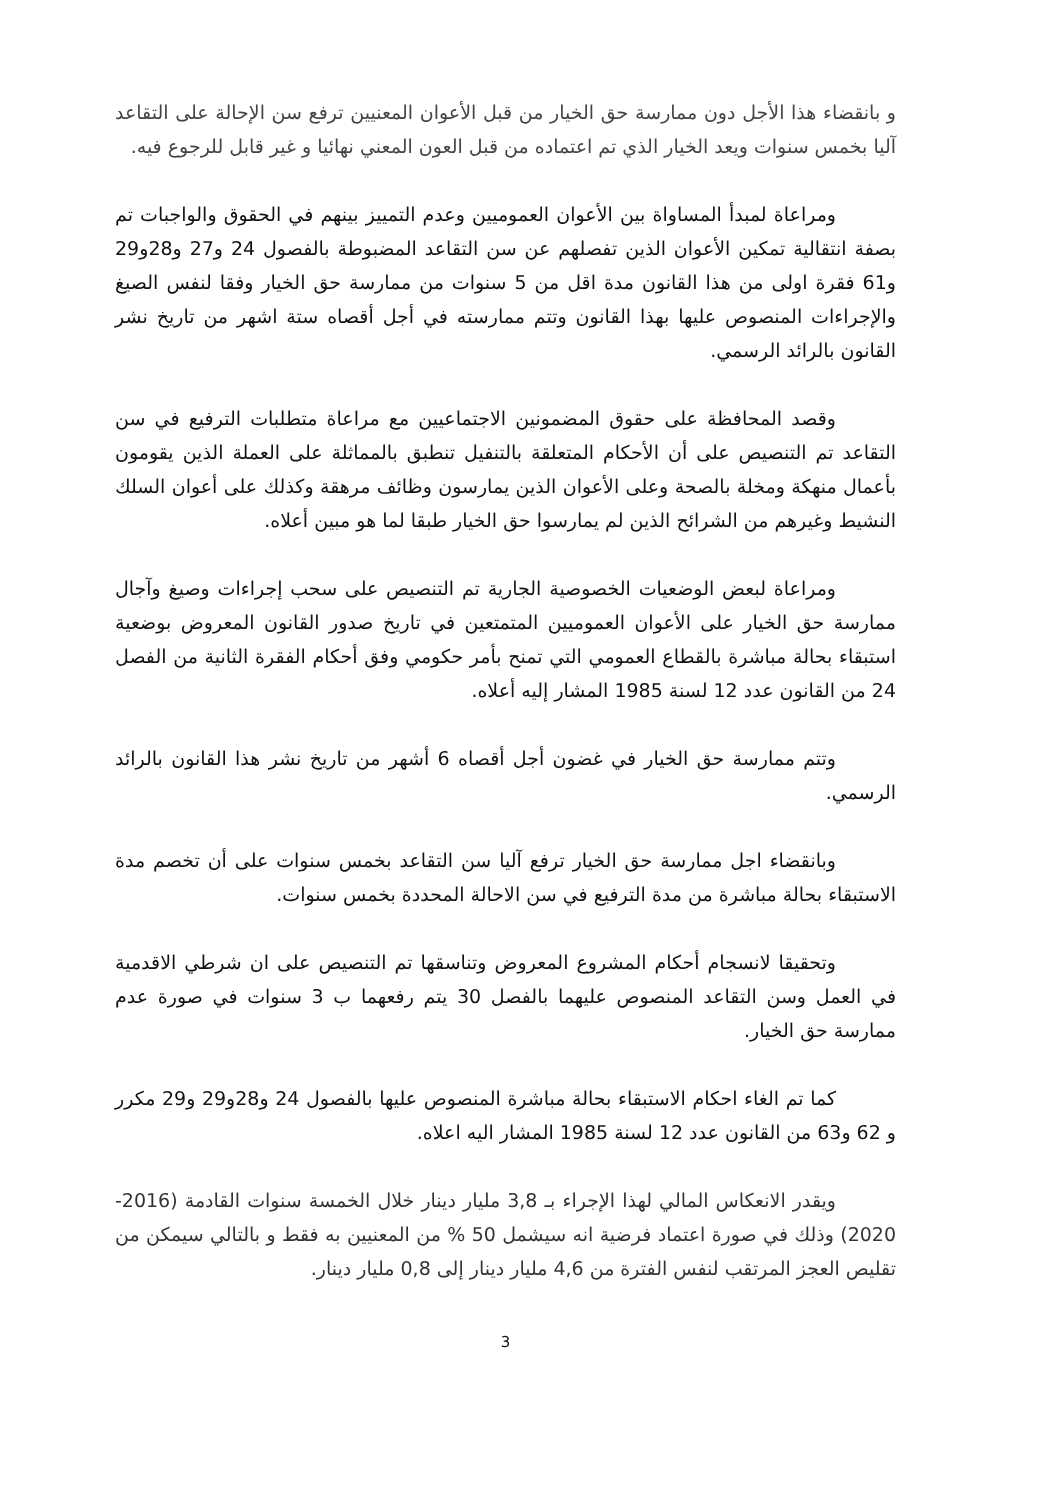و بانقضاء هذا الأجل دون ممارسة حق الخيار من قبل الأعوان المعنيين ترفع سن الإحالة على التقاعد آليا بخمس سنوات ويعد الخيار الذي تم اعتماده من قبل العون المعني نهائيا و غير قابل للرجوع فيه.
ومراعاة لمبدأ المساواة بين الأعوان العموميين وعدم التمييز بينهم في الحقوق والواجبات تم بصفة انتقالية تمكين الأعوان الذين تفصلهم عن سن التقاعد المضبوطة بالفصول 24 و27 و28و29 و61 فقرة اولى من هذا القانون مدة اقل من 5 سنوات من ممارسة حق الخيار وفقا لنفس الصيغ والإجراءات المنصوص عليها بهذا القانون وتتم ممارسته في أجل أقصاه ستة اشهر من تاريخ نشر القانون بالرائد الرسمي.
وقصد المحافظة على حقوق المضمونين الاجتماعيين مع مراعاة متطلبات الترفيع في سن التقاعد تم التنصيص على أن الأحكام المتعلقة بالتنفيل تنطبق بالمماثلة على العملة الذين يقومون بأعمال منهكة ومخلة بالصحة وعلى الأعوان الذين يمارسون وظائف مرهقة وكذلك على أعوان السلك النشيط وغيرهم من الشرائح الذين لم يمارسوا حق الخيار طبقا لما هو مبين أعلاه.
ومراعاة لبعض الوضعيات الخصوصية الجارية تم التنصيص على سحب إجراءات وصيغ وآجال ممارسة حق الخيار على الأعوان العموميين المتمتعين في تاريخ صدور القانون المعروض بوضعية استبقاء بحالة مباشرة بالقطاع العمومي التي تمنح بأمر حكومي وفق أحكام الفقرة الثانية من الفصل 24 من القانون عدد 12 لسنة 1985 المشار إليه أعلاه.
وتتم ممارسة حق الخيار في غضون أجل أقصاه 6 أشهر من تاريخ نشر هذا القانون بالرائد الرسمي.
وبانقضاء اجل ممارسة حق الخيار ترفع آليا سن التقاعد بخمس سنوات على أن تخصم مدة الاستبقاء بحالة مباشرة من مدة الترفيع في سن الاحالة المحددة بخمس سنوات.
وتحقيقا لانسجام أحكام المشروع المعروض وتناسقها تم التنصيص على ان شرطي الاقدمية في العمل وسن التقاعد المنصوص عليهما بالفصل 30 يتم رفعهما ب 3 سنوات في صورة عدم ممارسة حق الخيار.
كما تم الغاء احكام الاستبقاء بحالة مباشرة المنصوص عليها بالفصول 24 و28و29 و29 مكرر و 62 و63 من القانون عدد 12 لسنة 1985 المشار اليه اعلاه.
ويقدر الانعكاس المالي لهذا الإجراء بـ 3,8 مليار دينار خلال الخمسة سنوات القادمة (2016-2020) وذلك في صورة اعتماد فرضية انه سيشمل 50 % من المعنيين به فقط و بالتالي سيمكن من تقليص العجز المرتقب لنفس الفترة من 4,6 مليار دينار إلى 0,8 مليار دينار.
3